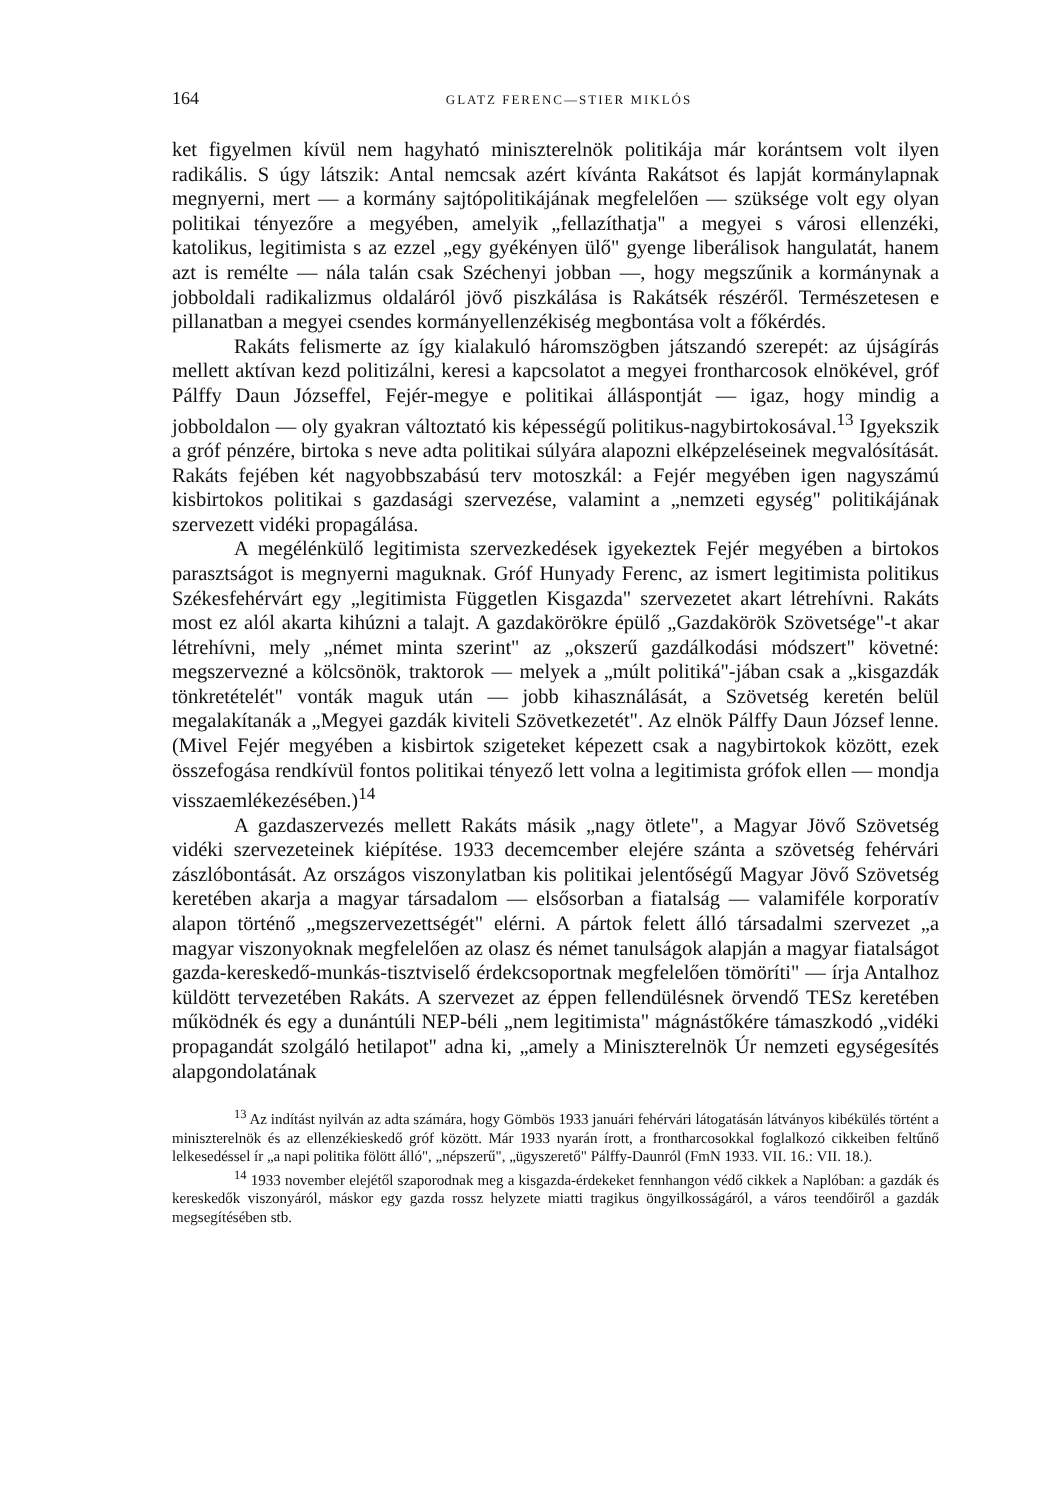164 GLATZ FERENC—STIER MIKLÓS
ket figyelmen kívül nem hagyható miniszterelnök politikája már korántsem volt ilyen radikális. S úgy látszik: Antal nemcsak azért kívánta Rakátsot és lapját kormánylapnak megnyerni, mert — a kormány sajtópolitikájának megfelelően — szüksége volt egy olyan politikai tényezőre a megyében, amelyik „fellazíthatja" a megyei s városi ellenzéki, katolikus, legitimista s az ezzel „egy gyékényen ülő" gyenge liberálisok hangulatát, hanem azt is remélte — nála talán csak Széchenyi jobban —, hogy megszűnik a kormánynak a jobboldali radikalizmus oldaláról jövő piszkálása is Rakátsék részéről. Természetesen e pillanatban a megyei csendes kormányellenzékiség megbontása volt a főkérdés.
Rakáts felismerte az így kialakuló háromszögben játszandó szerepét: az újságírás mellett aktívan kezd politizálni, keresi a kapcsolatot a megyei frontharcosok elnökével, gróf Pálffy Daun Józseffel, Fejér-megye e politikai álláspontját — igaz, hogy mindig a jobboldalon — oly gyakran változtató kis képességű politikus-nagybirtokosával.<sup>13</sup> Igyekszik a gróf pénzére, birtoka s neve adta politikai súlyára alapozni elképzeléseinek megvalósítását. Rakáts fejében két nagyobbszabású terv motoszkál: a Fejér megyében igen nagyszámú kisbirtokos politikai s gazdasági szervezése, valamint a „nemzeti egység" politikájának szervezett vidéki propagálása.
A megélénkülő legitimista szervezkedések igyekeztek Fejér megyében a birtokos parasztságot is megnyerni maguknak. Gróf Hunyady Ferenc, az ismert legitimista politikus Székesfehérvárt egy „legitimista Független Kisgazda" szervezetet akart létrehívni. Rakáts most ez alól akarta kihúzni a talajt. A gazdakörökre épülő „Gazdakörök Szövetsége"-t akar létrehívni, mely „német minta szerint" az „okszerű gazdálkodási módszert" követné: megszervezné a kölcsönök, traktorok — melyek a „múlt politiká"-jában csak a „kisgazdák tönkretételét" vonták maguk után — jobb kihasználását, a Szövetség keretén belül megalakítanák a „Megyei gazdák kiviteli Szövetkezetét". Az elnök Pálffy Daun József lenne. (Mivel Fejér megyében a kisbirtok szigeteket képezett csak a nagybirtokok között, ezek összefogása rendkívül fontos politikai tényező lett volna a legitimista grófok ellen — mondja visszaemlékezésében.)<sup>14</sup>
A gazdaszervezés mellett Rakáts másik „nagy ötlete", a Magyar Jövő Szövetség vidéki szervezeteinek kiépítése. 1933 decemcember elejére szánta a szövetség fehérvári zászlóbontását. Az országos viszonylatban kis politikai jelentőségű Magyar Jövő Szövetség keretében akarja a magyar társadalom — elsősorban a fiatalság — valamiféle korporatív alapon történő „megszervezettségét" elérni. A pártok felett álló társadalmi szervezet „a magyar viszonyoknak megfelelően az olasz és német tanulságok alapján a magyar fiatalságot gazda-kereskedő-munkás-tisztviselő érdekcsoportnak megfelelően tömöríti" — írja Antalhoz küldött tervezetében Rakáts. A szervezet az éppen fellendülésnek örvendő TESz keretében működnék és egy a dunántúli NEP-béli „nem legitimista" mágnástőkére támaszkodó „vidéki propagandát szolgáló hetilapot" adna ki, „amely a Miniszterelnök Úr nemzeti egységesítés alapgondolatának
<sup>13</sup> Az indítást nyilván az adta számára, hogy Gömbös 1933 januári fehérvári látogatásán látványos kibékülés történt a miniszterelnök és az ellenzékieskedő gróf között. Már 1933 nyarán írott, a frontharcosokkal foglalkozó cikkeiben feltűnő lelkesedéssel ír „a napi politika fölött álló", „népszerű", „ügyszerető" Pálffy-Daunról (FmN 1933. VII. 16.: VII. 18.).
<sup>14</sup> 1933 november elejétől szaporodnak meg a kisgazda-érdekeket fennhangon védő cikkek a Naplóban: a gazdák és kereskedők viszonyáról, máskor egy gazda rossz helyzete miatti tragikus öngyilkosságáról, a város teendőiről a gazdák megsegítésében stb.